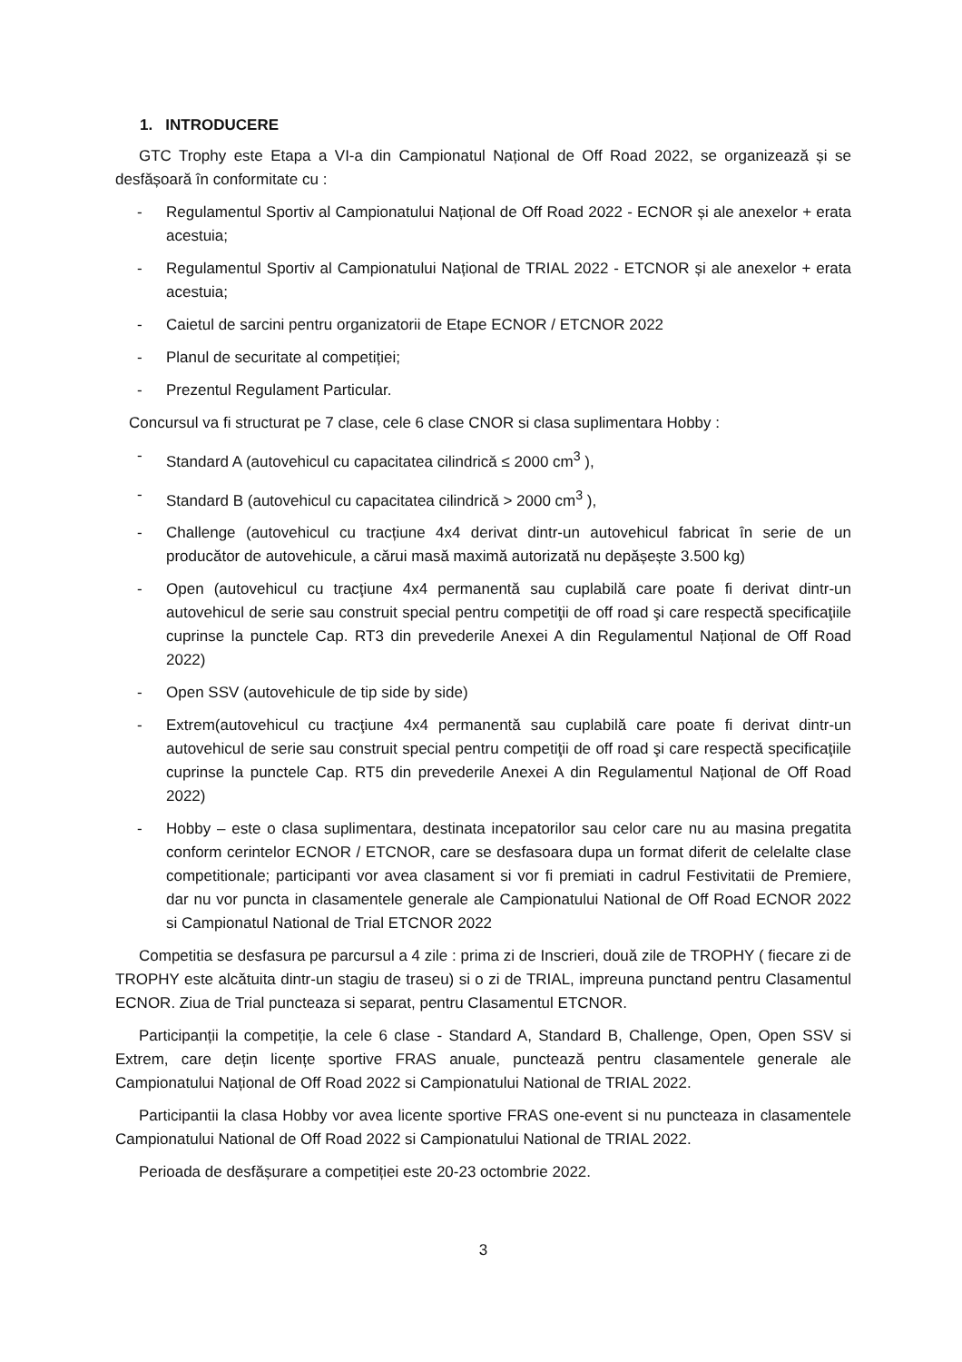1. INTRODUCERE
GTC Trophy este Etapa a VI-a din Campionatul Național de Off Road 2022, se organizează și se desfășoară în conformitate cu :
- Regulamentul Sportiv al Campionatului Național de Off Road 2022 - ECNOR și ale anexelor + erata acestuia;
- Regulamentul Sportiv al Campionatului Național de TRIAL 2022 - ETCNOR și ale anexelor + erata acestuia;
- Caietul de sarcini pentru organizatorii de Etape ECNOR / ETCNOR 2022
- Planul de securitate al competiției;
- Prezentul Regulament Particular.
Concursul va fi structurat pe 7 clase, cele 6 clase CNOR si clasa suplimentara Hobby :
- Standard A (autovehicul cu capacitatea cilindrică ≤ 2000 cm<sup>3</sup> ),
- Standard B (autovehicul cu capacitatea cilindrică > 2000 cm<sup>3</sup> ),
- Challenge (autovehicul cu tracțiune 4x4 derivat dintr-un autovehicul fabricat în serie de un producător de autovehicule, a cărui masă maximă autorizată nu depășește 3.500 kg)
- Open (autovehicul cu tracţiune 4x4 permanentă sau cuplabilă care poate fi derivat dintr-un autovehicul de serie sau construit special pentru competiţii de off road şi care respectă specificaţiile cuprinse la punctele Cap. RT3 din prevederile Anexei A din Regulamentul Național de Off Road 2022)
- Open SSV (autovehicule de tip side by side)
- Extrem(autovehicul cu tracţiune 4x4 permanentă sau cuplabilă care poate fi derivat dintr-un autovehicul de serie sau construit special pentru competiţii de off road şi care respectă specificaţiile cuprinse la punctele Cap. RT5 din prevederile Anexei A din Regulamentul Național de Off Road 2022)
- Hobby – este o clasa suplimentara, destinata incepatorilor sau celor care nu au masina pregatita conform cerintelor ECNOR / ETCNOR, care se desfasoara dupa un format diferit de celelalte clase competitionale; participanti vor avea clasament si vor fi premiati in cadrul Festivitatii de Premiere, dar nu vor puncta in clasamentele generale ale Campionatului National de Off Road ECNOR 2022 si Campionatul National de Trial ETCNOR 2022
Competitia se desfasura pe parcursul a 4 zile : prima zi de Inscrieri, două zile de TROPHY ( fiecare zi de TROPHY este alcătuita dintr-un stagiu de traseu) si o zi de TRIAL, impreuna punctand pentru Clasamentul ECNOR. Ziua de Trial puncteaza si separat, pentru Clasamentul ETCNOR.
Participanții la competiție, la cele 6 clase - Standard A, Standard B, Challenge, Open, Open SSV si Extrem, care dețin licențe sportive FRAS anuale, punctează pentru clasamentele generale ale Campionatului Național de Off Road 2022 si Campionatului National de TRIAL 2022.
Participantii la clasa Hobby vor avea licente sportive FRAS one-event si nu puncteaza in clasamentele Campionatului National de Off Road 2022 si Campionatului National de TRIAL 2022.
Perioada de desfășurare a competiției este 20-23 octombrie 2022.
3